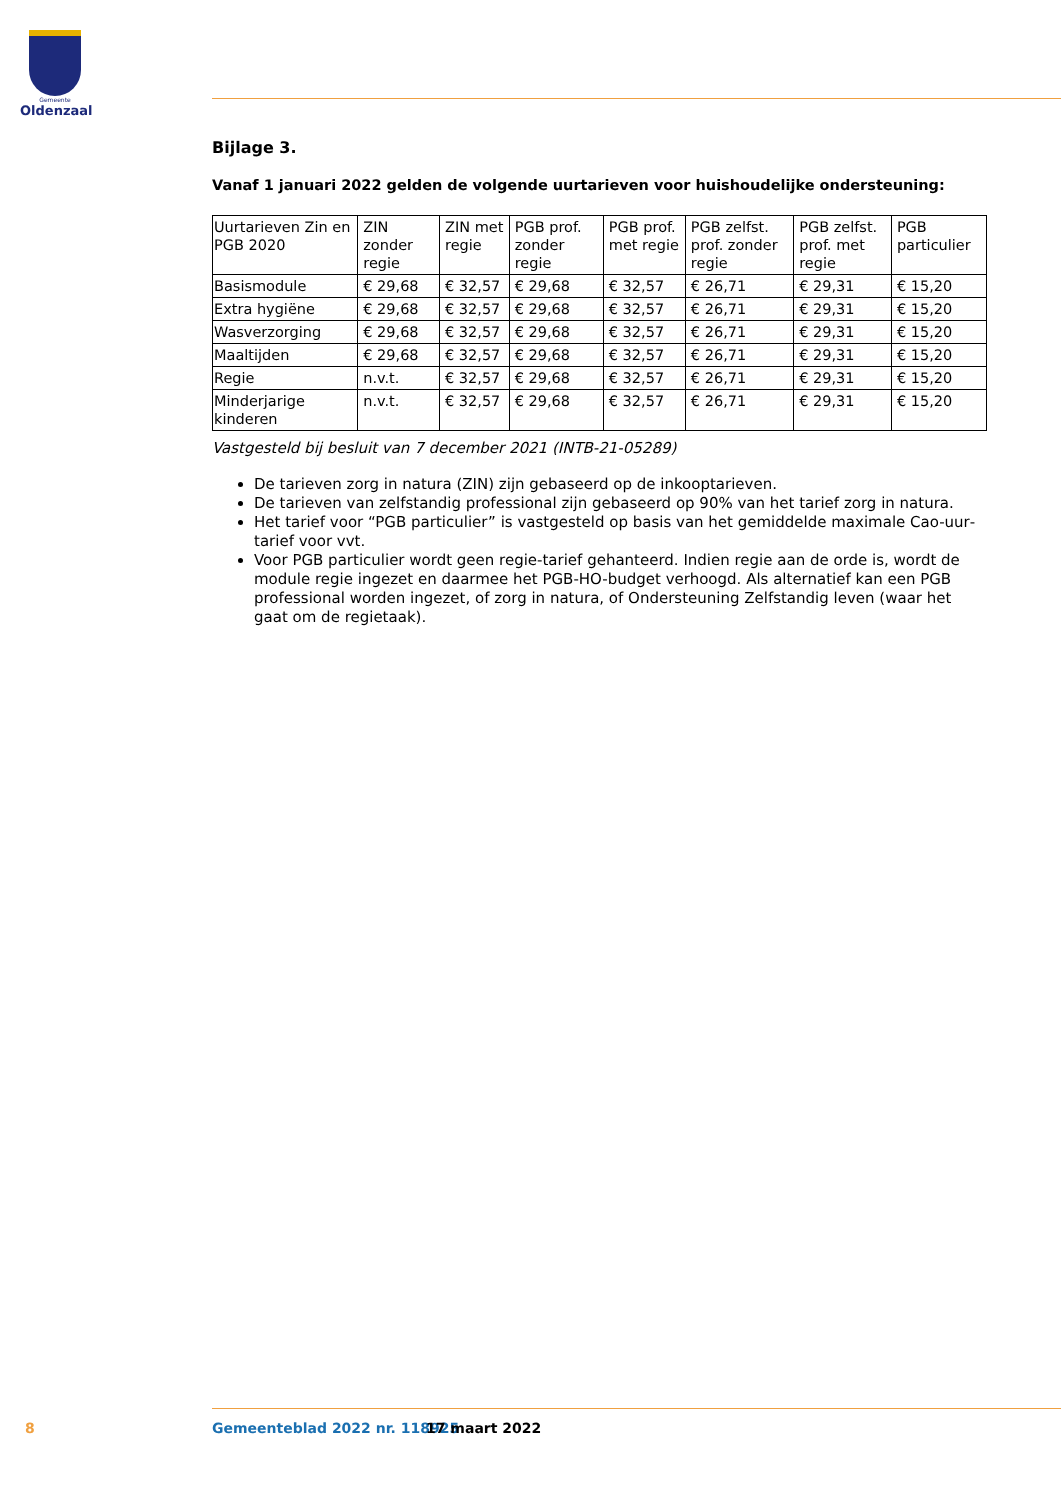Gemeente
Oldenzaal
Bijlage 3.
Vanaf 1 januari 2022 gelden de volgende uurtarieven voor huishoudelijke ondersteuning:
| Uurtarieven Zin en PGB 2020 | ZIN zonder regie | ZIN met regie | PGB prof. zonder regie | PGB prof. met regie | PGB zelfst. prof. zonder regie | PGB zelfst. prof. met regie | PGB particulier |
| --- | --- | --- | --- | --- | --- | --- | --- |
| Basismodule | € 29,68 | € 32,57 | € 29,68 | € 32,57 | € 26,71 | € 29,31 | € 15,20 |
| Extra hygiëne | € 29,68 | € 32,57 | € 29,68 | € 32,57 | € 26,71 | € 29,31 | € 15,20 |
| Wasverzorging | € 29,68 | € 32,57 | € 29,68 | € 32,57 | € 26,71 | € 29,31 | € 15,20 |
| Maaltijden | € 29,68 | € 32,57 | € 29,68 | € 32,57 | € 26,71 | € 29,31 | € 15,20 |
| Regie | n.v.t. | € 32,57 | € 29,68 | € 32,57 | € 26,71 | € 29,31 | € 15,20 |
| Minderjarige kinderen | n.v.t. | € 32,57 | € 29,68 | € 32,57 | € 26,71 | € 29,31 | € 15,20 |
Vastgesteld bij besluit van 7 december 2021 (INTB-21-05289)
De tarieven zorg in natura (ZIN) zijn gebaseerd op de inkooptarieven.
De tarieven van zelfstandig professional zijn gebaseerd op 90% van het tarief zorg in natura.
Het tarief voor “PGB particulier” is vastgesteld op basis van het gemiddelde maximale Cao-uur­tarief voor vvt.
Voor PGB particulier wordt geen regie-tarief gehanteerd. Indien regie aan de orde is, wordt de module regie ingezet en daarmee het PGB-HO-budget verhoogd. Als alternatief kan een PGB professional worden ingezet, of zorg in natura, of Ondersteuning Zelfstandig leven (waar het gaat om de regietaak).
8 Gemeenteblad 2022 nr. 118925 17 maart 2022